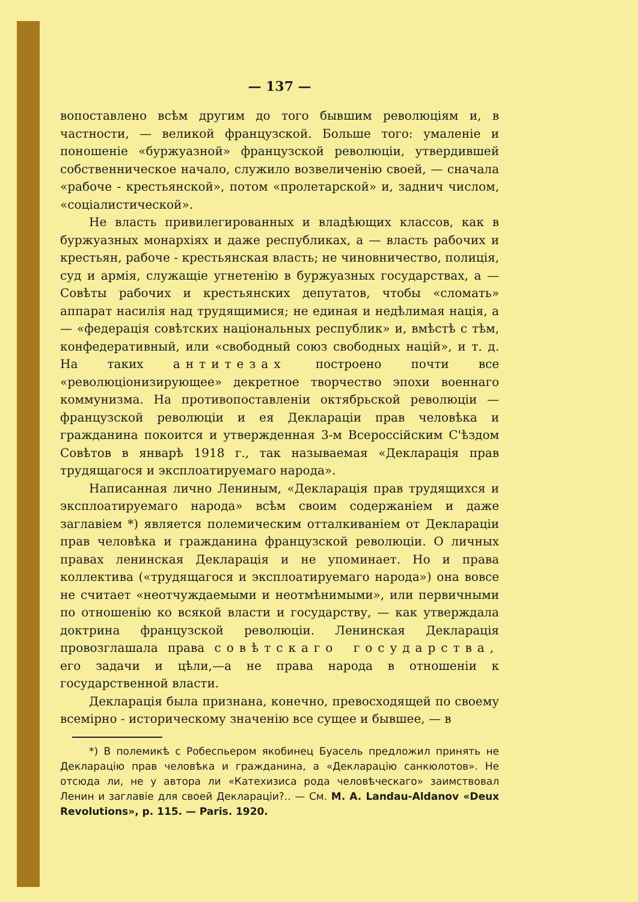— 137 —
вопоставлено всѣм другим до того бывшим революціям и, в частности, — великой французской. Больше того: умаленіе и поношеніе «буржуазной» французской революціи, утвердившей собственническое начало, служило возвеличенію своей, — сначала «рабоче - крестьянской», потом «пролетарской» и, заднич числом, «соціалистической».
Не власть привилегированных и владѣющих классов, как в буржуазных монархіях и даже республиках, а — власть рабочих и крестьян, рабоче - крестьянская власть; не чиновничество, полиція, суд и армія, служащіе угнетенію в буржуазных государствах, а — Совѣты рабочих и крестьянских депутатов, чтобы «сломать» аппарат насилія над трудящимися; не единая и недѣлимая нація, а — «федерація совѣтских національных республик» и, вмѣстѣ с тѣм, конфедеративный, или «свободный союз свободных націй», и т. д. На таких антитезах построено почти все «революціонизирующее» декретное творчество эпохи военнаго коммунизма. На противопоставленіи октябрьской революціи — французской революціи и ея Деклараціи прав человѣка и гражданина покоится и утвержденная 3-м Всероссійским С'ѣздом Совѣтов в январѣ 1918 г., так называемая «Декларація прав трудящагося и эксплоатируемаго народа».
Написанная лично Лениным, «Декларація прав трудящихся и эксплоатируемаго народа» всѣм своим содержаніем и даже заглавіем *) является полемическим отталкиваніем от Деклараціи прав человѣка и гражданина французской революціи. О личных правах ленинская Декларація и не упоминает. Но и права коллектива («трудящагося и эксплоатируемаго народа») она вовсе не считает «неотчуждаемыми и неотмѣнимыми», или первичными по отношенію ко всякой власти и государству, — как утверждала доктрина французской революціи. Ленинская Декларація провозглашала права совѣтскаго государства, его задачи и цѣли,—а не права народа в отношеніи к государственной власти.
Декларація была признана, конечно, превосходящей по своему всемірно - историческому значенію все сущее и бывшее, — в
*) В полемикѣ с Робеспьером якобинец Буасель предложил принять не Декларацію прав человѣка и гражданина, а «Декларацію санкюлотов». Не отсюда ли, не у автора ли «Катехизиса рода человѣческаго» заимствовал Ленин и заглавіе для своей Деклараціи?.. — См. M. A. Landau-Aldanov «Deux Revolutions», p. 115. — Paris. 1920.